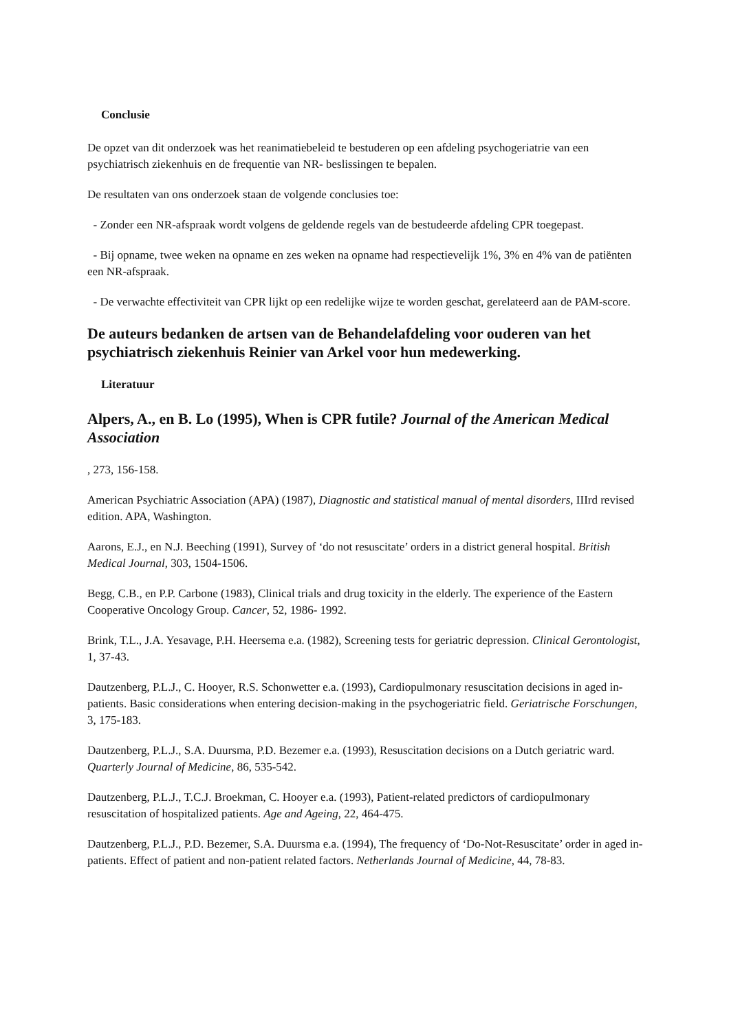Conclusie
De opzet van dit onderzoek was het reanimatiebeleid te bestuderen op een afdeling psychogeriatrie van een psychiatrisch ziekenhuis en de frequentie van NR- beslissingen te bepalen.
De resultaten van ons onderzoek staan de volgende conclusies toe:
- Zonder een NR-afspraak wordt volgens de geldende regels van de bestudeerde afdeling CPR toegepast.
- Bij opname, twee weken na opname en zes weken na opname had respectievelijk 1%, 3% en 4% van de patiënten een NR-afspraak.
- De verwachte effectiviteit van CPR lijkt op een redelijke wijze te worden geschat, gerelateerd aan de PAM-score.
De auteurs bedanken de artsen van de Behandelafdeling voor ouderen van het psychiatrisch ziekenhuis Reinier van Arkel voor hun medewerking.
Literatuur
Alpers, A., en B. Lo (1995), When is CPR futile? Journal of the American Medical Association
, 273, 156-158.
American Psychiatric Association (APA) (1987), Diagnostic and statistical manual of mental disorders, IIIrd revised edition. APA, Washington.
Aarons, E.J., en N.J. Beeching (1991), Survey of ‘do not resuscitate’ orders in a district general hospital. British Medical Journal, 303, 1504-1506.
Begg, C.B., en P.P. Carbone (1983), Clinical trials and drug toxicity in the elderly. The experience of the Eastern Cooperative Oncology Group. Cancer, 52, 1986- 1992.
Brink, T.L., J.A. Yesavage, P.H. Heersema e.a. (1982), Screening tests for geriatric depression. Clinical Gerontologist, 1, 37-43.
Dautzenberg, P.L.J., C. Hooyer, R.S. Schonwetter e.a. (1993), Cardiopulmonary resuscitation decisions in aged in-patients. Basic considerations when entering decision-making in the psychogeriatric field. Geriatrische Forschungen, 3, 175-183.
Dautzenberg, P.L.J., S.A. Duursma, P.D. Bezemer e.a. (1993), Resuscitation decisions on a Dutch geriatric ward. Quarterly Journal of Medicine, 86, 535-542.
Dautzenberg, P.L.J., T.C.J. Broekman, C. Hooyer e.a. (1993), Patient-related predictors of cardiopulmonary resuscitation of hospitalized patients. Age and Ageing, 22, 464-475.
Dautzenberg, P.L.J., P.D. Bezemer, S.A. Duursma e.a. (1994), The frequency of ‘Do-Not-Resuscitate’ order in aged in-patients. Effect of patient and non-patient related factors. Netherlands Journal of Medicine, 44, 78-83.